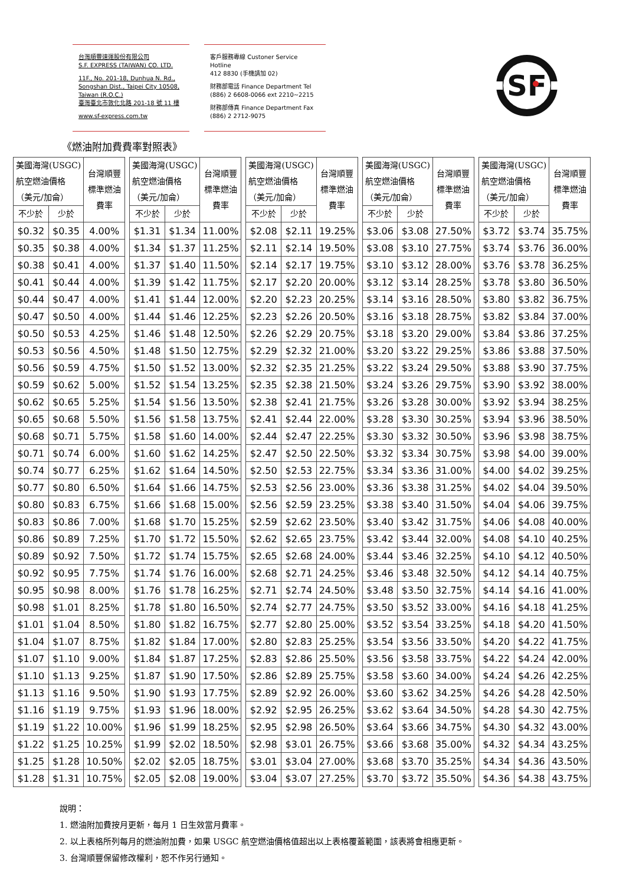台灣順豐速運股份有限公司
S.F. EXPRESS (TAIWAN) CO. LTD.
11F., No. 201-18, Dunhua N. Rd.,
Songshan Dist., Taipei City 10508,
Taiwan (R.O.C.)
臺灣臺北市敦化北路 201-18 號 11 樓
www.sf-express.com.tw
客戶服務專線 Custoner Service Hotline
412 8830 (手機請加 02)
財務部電話 Finance Department Tel
(886) 2 6608-0066 ext 2210~2215
財務部傳真 Finance Department Fax
(886) 2 2712-9075
SF
《燃油附加費費率對照表》
| 美國海灣(USGC) 航空燃油價格 （美元/加侖） | | 台灣順豐 標準燃油 費率 |
| --- | --- | --- |
| 不少於 | 少於 | |
| $0.32 | $0.35 | 4.00% |
| $0.35 | $0.38 | 4.00% |
| $0.38 | $0.41 | 4.00% |
| $0.41 | $0.44 | 4.00% |
| $0.44 | $0.47 | 4.00% |
| $0.47 | $0.50 | 4.00% |
| $0.50 | $0.53 | 4.25% |
| $0.53 | $0.56 | 4.50% |
| $0.56 | $0.59 | 4.75% |
| $0.59 | $0.62 | 5.00% |
| $0.62 | $0.65 | 5.25% |
| $0.65 | $0.68 | 5.50% |
| $0.68 | $0.71 | 5.75% |
| $0.71 | $0.74 | 6.00% |
| $0.74 | $0.77 | 6.25% |
| $0.77 | $0.80 | 6.50% |
| $0.80 | $0.83 | 6.75% |
| $0.83 | $0.86 | 7.00% |
| $0.86 | $0.89 | 7.25% |
| $0.89 | $0.92 | 7.50% |
| $0.92 | $0.95 | 7.75% |
| $0.95 | $0.98 | 8.00% |
| $0.98 | $1.01 | 8.25% |
| $1.01 | $1.04 | 8.50% |
| $1.04 | $1.07 | 8.75% |
| $1.07 | $1.10 | 9.00% |
| $1.10 | $1.13 | 9.25% |
| $1.13 | $1.16 | 9.50% |
| $1.16 | $1.19 | 9.75% |
| $1.19 | $1.22 | 10.00% |
| $1.22 | $1.25 | 10.25% |
| $1.25 | $1.28 | 10.50% |
| $1.28 | $1.31 | 10.75% |
| 美國海灣(USGC) 航空燃油價格 （美元/加侖） | | 台灣順豐 標準燃油 費率 |
| --- | --- | --- |
| 不少於 | 少於 | |
| $1.31 | $1.34 | 11.00% |
| $1.34 | $1.37 | 11.25% |
| $1.37 | $1.40 | 11.50% |
| $1.39 | $1.42 | 11.75% |
| $1.41 | $1.44 | 12.00% |
| $1.44 | $1.46 | 12.25% |
| $1.46 | $1.48 | 12.50% |
| $1.48 | $1.50 | 12.75% |
| $1.50 | $1.52 | 13.00% |
| $1.52 | $1.54 | 13.25% |
| $1.54 | $1.56 | 13.50% |
| $1.56 | $1.58 | 13.75% |
| $1.58 | $1.60 | 14.00% |
| $1.60 | $1.62 | 14.25% |
| $1.62 | $1.64 | 14.50% |
| $1.64 | $1.66 | 14.75% |
| $1.66 | $1.68 | 15.00% |
| $1.68 | $1.70 | 15.25% |
| $1.70 | $1.72 | 15.50% |
| $1.72 | $1.74 | 15.75% |
| $1.74 | $1.76 | 16.00% |
| $1.76 | $1.78 | 16.25% |
| $1.78 | $1.80 | 16.50% |
| $1.80 | $1.82 | 16.75% |
| $1.82 | $1.84 | 17.00% |
| $1.84 | $1.87 | 17.25% |
| $1.87 | $1.90 | 17.50% |
| $1.90 | $1.93 | 17.75% |
| $1.93 | $1.96 | 18.00% |
| $1.96 | $1.99 | 18.25% |
| $1.99 | $2.02 | 18.50% |
| $2.02 | $2.05 | 18.75% |
| $2.05 | $2.08 | 19.00% |
| 美國海灣(USGC) 航空燃油價格 （美元/加侖） | | 台灣順豐 標準燃油 費率 |
| --- | --- | --- |
| 不少於 | 少於 | |
| $2.08 | $2.11 | 19.25% |
| $2.11 | $2.14 | 19.50% |
| $2.14 | $2.17 | 19.75% |
| $2.17 | $2.20 | 20.00% |
| $2.20 | $2.23 | 20.25% |
| $2.23 | $2.26 | 20.50% |
| $2.26 | $2.29 | 20.75% |
| $2.29 | $2.32 | 21.00% |
| $2.32 | $2.35 | 21.25% |
| $2.35 | $2.38 | 21.50% |
| $2.38 | $2.41 | 21.75% |
| $2.41 | $2.44 | 22.00% |
| $2.44 | $2.47 | 22.25% |
| $2.47 | $2.50 | 22.50% |
| $2.50 | $2.53 | 22.75% |
| $2.53 | $2.56 | 23.00% |
| $2.56 | $2.59 | 23.25% |
| $2.59 | $2.62 | 23.50% |
| $2.62 | $2.65 | 23.75% |
| $2.65 | $2.68 | 24.00% |
| $2.68 | $2.71 | 24.25% |
| $2.71 | $2.74 | 24.50% |
| $2.74 | $2.77 | 24.75% |
| $2.77 | $2.80 | 25.00% |
| $2.80 | $2.83 | 25.25% |
| $2.83 | $2.86 | 25.50% |
| $2.86 | $2.89 | 25.75% |
| $2.89 | $2.92 | 26.00% |
| $2.92 | $2.95 | 26.25% |
| $2.95 | $2.98 | 26.50% |
| $2.98 | $3.01 | 26.75% |
| $3.01 | $3.04 | 27.00% |
| $3.04 | $3.07 | 27.25% |
| 美國海灣(USGC) 航空燃油價格 （美元/加侖） | | 台灣順豐 標準燃油 費率 |
| --- | --- | --- |
| 不少於 | 少於 | |
| $3.06 | $3.08 | 27.50% |
| $3.08 | $3.10 | 27.75% |
| $3.10 | $3.12 | 28.00% |
| $3.12 | $3.14 | 28.25% |
| $3.14 | $3.16 | 28.50% |
| $3.16 | $3.18 | 28.75% |
| $3.18 | $3.20 | 29.00% |
| $3.20 | $3.22 | 29.25% |
| $3.22 | $3.24 | 29.50% |
| $3.24 | $3.26 | 29.75% |
| $3.26 | $3.28 | 30.00% |
| $3.28 | $3.30 | 30.25% |
| $3.30 | $3.32 | 30.50% |
| $3.32 | $3.34 | 30.75% |
| $3.34 | $3.36 | 31.00% |
| $3.36 | $3.38 | 31.25% |
| $3.38 | $3.40 | 31.50% |
| $3.40 | $3.42 | 31.75% |
| $3.42 | $3.44 | 32.00% |
| $3.44 | $3.46 | 32.25% |
| $3.46 | $3.48 | 32.50% |
| $3.48 | $3.50 | 32.75% |
| $3.50 | $3.52 | 33.00% |
| $3.52 | $3.54 | 33.25% |
| $3.54 | $3.56 | 33.50% |
| $3.56 | $3.58 | 33.75% |
| $3.58 | $3.60 | 34.00% |
| $3.60 | $3.62 | 34.25% |
| $3.62 | $3.64 | 34.50% |
| $3.64 | $3.66 | 34.75% |
| $3.66 | $3.68 | 35.00% |
| $3.68 | $3.70 | 35.25% |
| $3.70 | $3.72 | 35.50% |
| 美國海灣(USGC) 航空燃油價格 （美元/加侖） | | 台灣順豐 標準燃油 費率 |
| --- | --- | --- |
| 不少於 | 少於 | |
| $3.72 | $3.74 | 35.75% |
| $3.74 | $3.76 | 36.00% |
| $3.76 | $3.78 | 36.25% |
| $3.78 | $3.80 | 36.50% |
| $3.80 | $3.82 | 36.75% |
| $3.82 | $3.84 | 37.00% |
| $3.84 | $3.86 | 37.25% |
| $3.86 | $3.88 | 37.50% |
| $3.88 | $3.90 | 37.75% |
| $3.90 | $3.92 | 38.00% |
| $3.92 | $3.94 | 38.25% |
| $3.94 | $3.96 | 38.50% |
| $3.96 | $3.98 | 38.75% |
| $3.98 | $4.00 | 39.00% |
| $4.00 | $4.02 | 39.25% |
| $4.02 | $4.04 | 39.50% |
| $4.04 | $4.06 | 39.75% |
| $4.06 | $4.08 | 40.00% |
| $4.08 | $4.10 | 40.25% |
| $4.10 | $4.12 | 40.50% |
| $4.12 | $4.14 | 40.75% |
| $4.14 | $4.16 | 41.00% |
| $4.16 | $4.18 | 41.25% |
| $4.18 | $4.20 | 41.50% |
| $4.20 | $4.22 | 41.75% |
| $4.22 | $4.24 | 42.00% |
| $4.24 | $4.26 | 42.25% |
| $4.26 | $4.28 | 42.50% |
| $4.28 | $4.30 | 42.75% |
| $4.30 | $4.32 | 43.00% |
| $4.32 | $4.34 | 43.25% |
| $4.34 | $4.36 | 43.50% |
| $4.36 | $4.38 | 43.75% |
說明：
1. 燃油附加費按月更新，每月 1 日生效當月費率。
2. 以上表格所列每月的燃油附加費，如果 USGC 航空燃油價格值超出以上表格覆蓋範圍，該表將會相應更新。
3. 台灣順豐保留修改權利，恕不作另行通知。